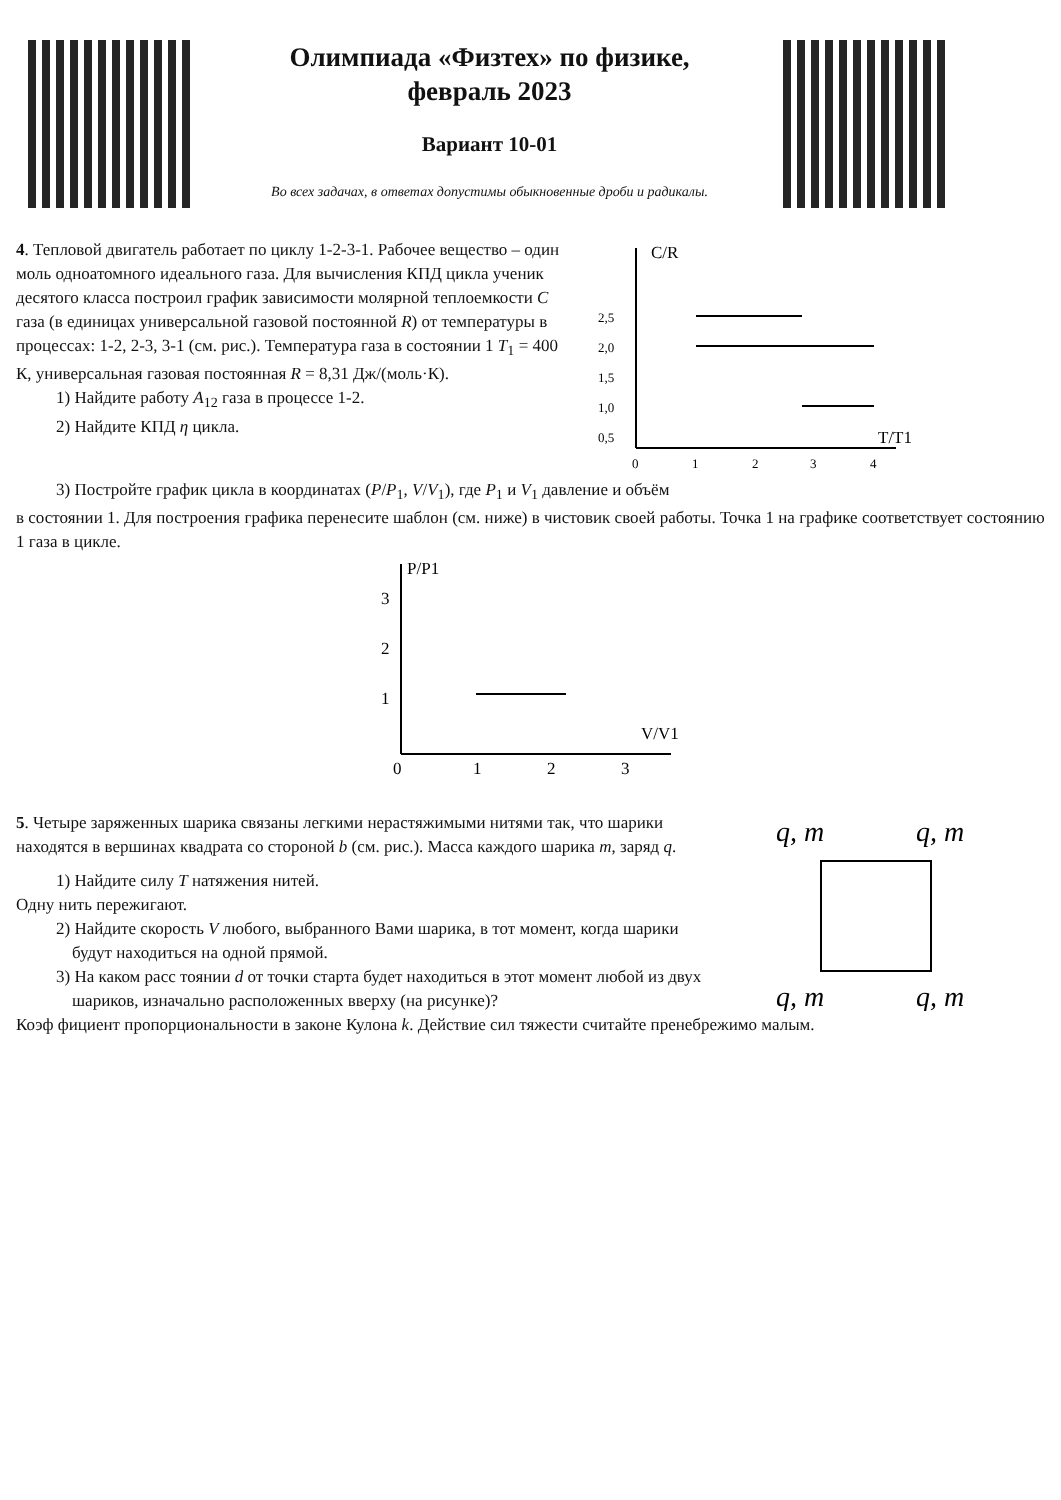Олимпиада «Физтех» по физике,
февраль 2023
Вариант 10-01
Во всех задачах, в ответах допустимы обыкновенные дроби и радикалы.
4. Тепловой двигатель работает по циклу 1-2-3-1. Рабочее вещество – один моль одноатомного идеального газа. Для вычисления КПД цикла ученик десятого класса построил график зависимости молярной теплоемкости C газа (в единицах универсальной газовой постоянной R) от температуры в процессах: 1-2, 2-3, 3-1 (см. рис.). Температура газа в состоянии 1 T<sub>1</sub> = 400 К, универсальная газовая постоянная R = 8,31 Дж/(моль·К).
1) Найдите работу A<sub>12</sub> газа в процессе 1-2.
2) Найдите КПД η цикла.
C/R
T/T1
2,5
2,0
1,5
1,0
0,5
0
1
2
3
4
3) Постройте график цикла в координатах (P/P<sub>1</sub>, V/V<sub>1</sub>), где P<sub>1</sub> и V<sub>1</sub> давление и объём
в состоянии 1. Для построения графика перенесите шаблон (см. ниже) в чистовик своей работы. Точка 1 на графике соответствует состоянию 1 газа в цикле.
P/P1
V/V1
3
2
1
0
1
2
3
5. Четыре заряженных шарика связаны легкими нерастяжимыми нитями так, что шарики находятся в вершинах квадрата со стороной b (см. рис.). Масса каждого шарика m, заряд q.
1) Найдите силу T натяжения нитей.
Одну нить пережигают.
2) Найдите скорость V любого, выбранного Вами шарика, в тот момент, когда шарики будут находиться на одной прямой.
3) На каком расс тоянии d от точки старта будет находиться в этот момент любой из двух шариков, изначально расположенных вверху (на рисунке)?
q, m
q, m
q, m
q, m
Коэф фициент пропорциональности в законе Кулона k. Действие сил тяжести считайте пренебрежимо малым.